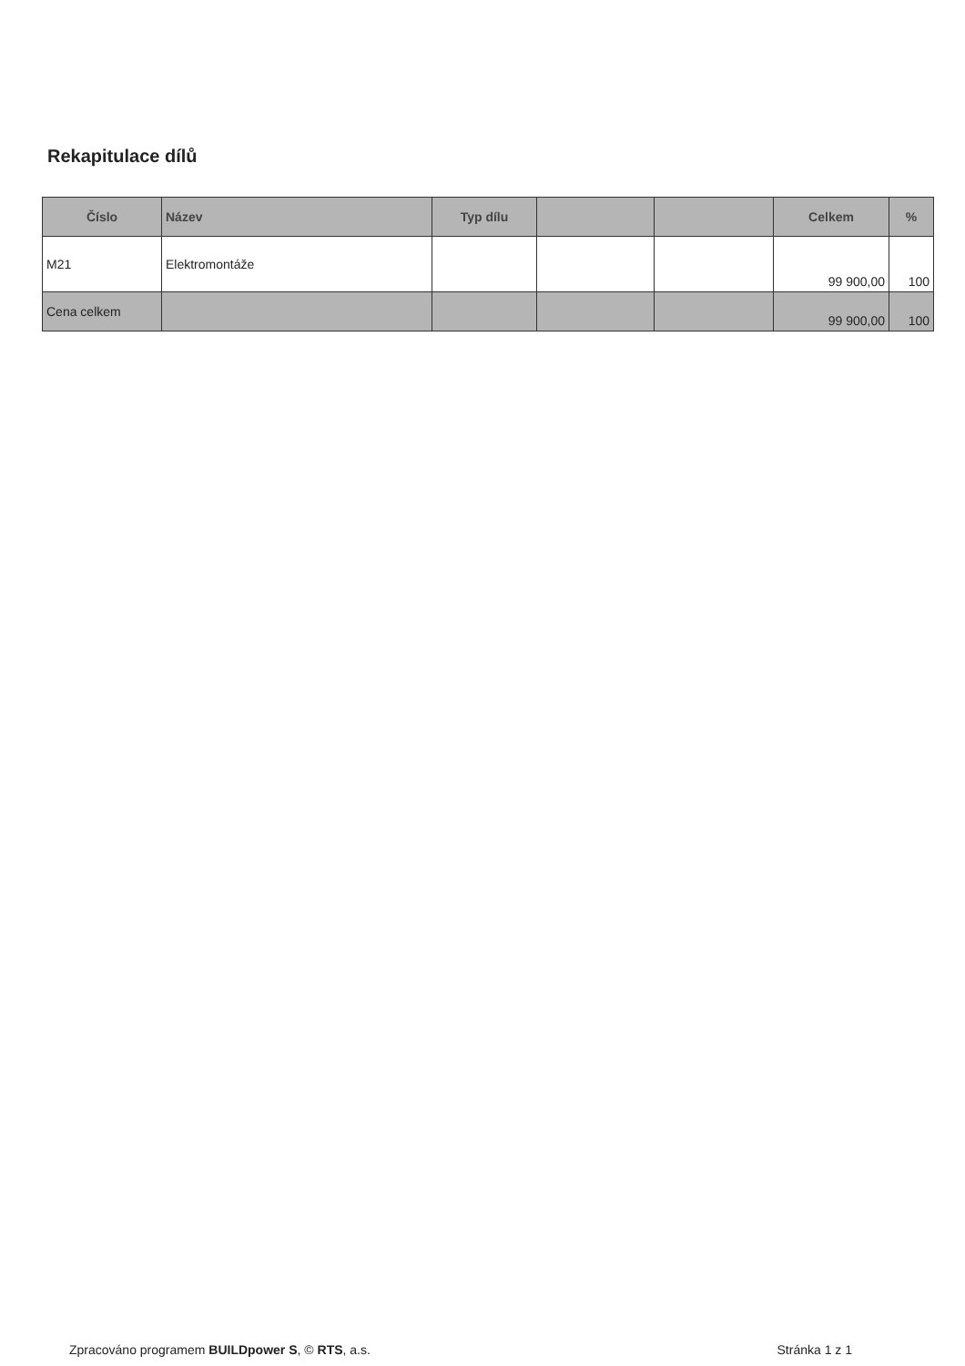Rekapitulace dílů
| Číslo | Název | Typ dílu | | | Celkem | % |
| --- | --- | --- | --- | --- | --- | --- |
| M21 | Elektromontáže | | | | 99 900,00 | 100 |
| Cena celkem | | | | | 99 900,00 | 100 |
Zpracováno programem BUILDpower S, © RTS, a.s. Stránka 1 z 1